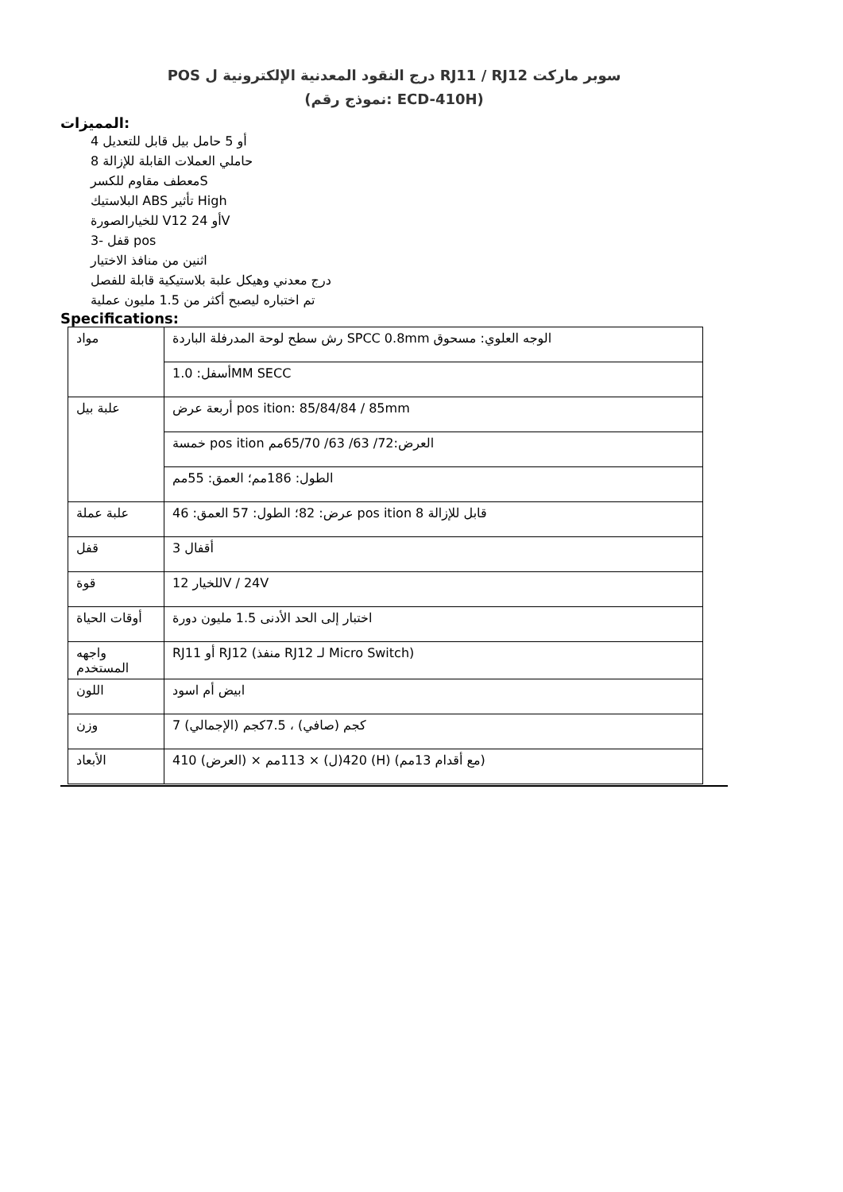POS درج النقود المعدنية الإلكترونية ل RJ11 / RJ12 سوبر ماركت
(نموذج رقم: ECD-410H)
المميزات:
أو 5 حامل بيل قابل للتعديل 4
حاملي العملات القابلة للإزالة 8
معطف مقاوم للكسرS
البلاستيك ABS تأثير High
للخيارالصورة Vأو 24 12V
3- قفل pos
اثنين من منافذ الاختيار
درج معدني وهيكل علبة بلاستيكية قابلة للفصل
تم اختباره ليصبح أكثر من 1.5 مليون عملية
Specifications:
| مواد | رش سطح لوحة المدرفلة الباردة SPCC 0.8mm الوجه العلوي: مسحوق |
| | أسفل: 1.0MM SECC |
| علبة بيل | أربعة عرض pos ition: 85/84/84 / 85mm |
| | خمسة pos ition العرض:72/ 63/ 63/ 65/70مم |
| | الطول: 186مم؛ العمق: 55مم |
| علبة عملة | عرض: 82؛ الطول: 57 العمق: 46 pos ition قابل للإزالة 8 |
| قفل | أقفال 3 |
| قوة | للخيار 12V / 24V |
| أوقات الحياة | اختبار إلى الحد الأدنى 1.5 مليون دورة |
| واجهه المستخدم | RJ11 أو RJ12 (منفذ RJ12 لـ Micro Switch) |
| اللون | ابيض أم اسود |
| وزن | 7 كجم (صافي) ، 7.5كجم (الإجمالي) |
| الأبعاد | 410 (العرض) × 420(ل) × 113مم (H) (مع أقدام 13مم) |